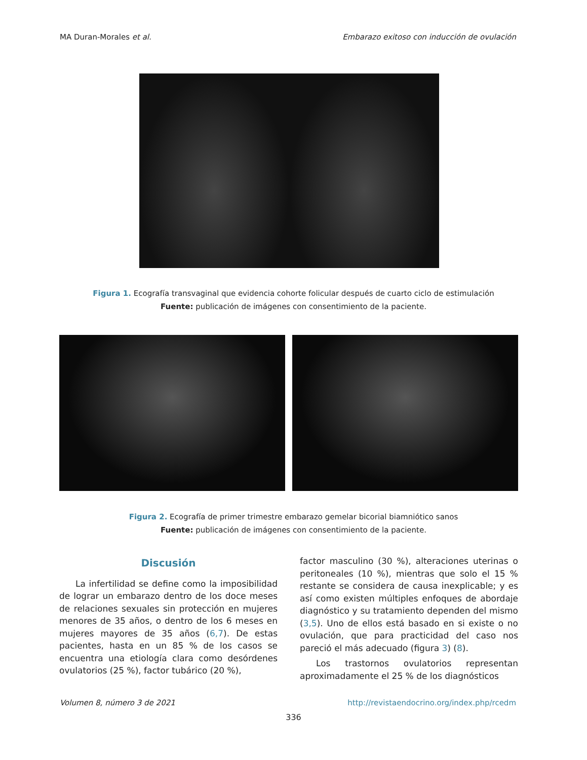MA Duran-Morales et al. Embarazo exitoso con inducción de ovulación
Figura 1. Ecografía transvaginal que evidencia cohorte folicular después de cuarto ciclo de estimulación
Fuente: publicación de imágenes con consentimiento de la paciente.
Figura 2. Ecografía de primer trimestre embarazo gemelar bicorial biamniótico sanos
Fuente: publicación de imágenes con consentimiento de la paciente.
Discusión
La infertilidad se define como la imposibilidad de lograr un embarazo dentro de los doce meses de relaciones sexuales sin protección en mujeres menores de 35 años, o dentro de los 6 meses en mujeres mayores de 35 años (6,7). De estas pacientes, hasta en un 85 % de los casos se encuentra una etiología clara como desórdenes ovulatorios (25 %), factor tubárico (20 %),
factor masculino (30 %), alteraciones uterinas o peritoneales (10 %), mientras que solo el 15 % restante se considera de causa inexplicable; y es así como existen múltiples enfoques de abordaje diagnóstico y su tratamiento dependen del mismo (3,5). Uno de ellos está basado en si existe o no ovulación, que para practicidad del caso nos pareció el más adecuado (figura 3) (8).
Los trastornos ovulatorios representan aproximadamente el 25 % de los diagnósticos
Volumen 8, número 3 de 2021 http://revistaendocrino.org/index.php/rcedm
336